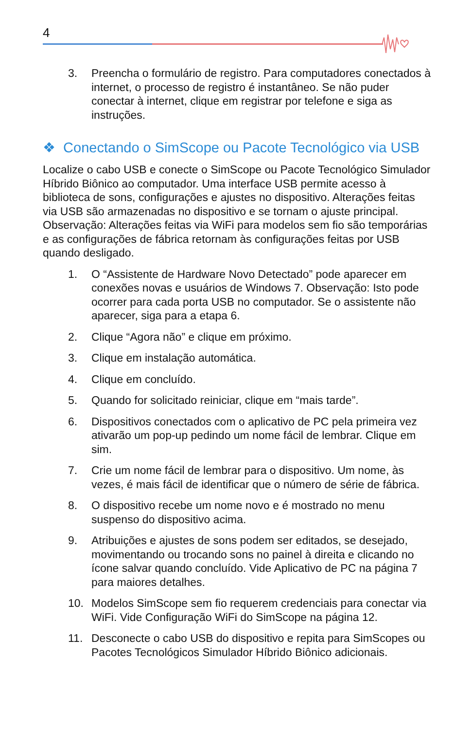4
3. Preencha o formulário de registro. Para computadores conectados à internet, o processo de registro é instantâneo. Se não puder conectar à internet, clique em registrar por telefone e siga as instruções.
❖ Conectando o SimScope ou Pacote Tecnológico via USB
Localize o cabo USB e conecte o SimScope ou Pacote Tecnológico Simulador Híbrido Biônico ao computador. Uma interface USB permite acesso à biblioteca de sons, configurações e ajustes no dispositivo. Alterações feitas via USB são armazenadas no dispositivo e se tornam o ajuste principal. Observação: Alterações feitas via WiFi para modelos sem fio são temporárias e as configurações de fábrica retornam às configurações feitas por USB quando desligado.
1. O “Assistente de Hardware Novo Detectado” pode aparecer em conexões novas e usuários de Windows 7. Observação: Isto pode ocorrer para cada porta USB no computador. Se o assistente não aparecer, siga para a etapa 6.
2. Clique “Agora não” e clique em próximo.
3. Clique em instalação automática.
4. Clique em concluído.
5. Quando for solicitado reiniciar, clique em “mais tarde”.
6. Dispositivos conectados com o aplicativo de PC pela primeira vez ativarão um pop-up pedindo um nome fácil de lembrar. Clique em sim.
7. Crie um nome fácil de lembrar para o dispositivo. Um nome, às vezes, é mais fácil de identificar que o número de série de fábrica.
8. O dispositivo recebe um nome novo e é mostrado no menu suspenso do dispositivo acima.
9. Atribuições e ajustes de sons podem ser editados, se desejado, movimentando ou trocando sons no painel à direita e clicando no ícone salvar quando concluído. Vide Aplicativo de PC na página 7 para maiores detalhes.
10. Modelos SimScope sem fio requerem credenciais para conectar via WiFi. Vide Configuração WiFi do SimScope na página 12.
11. Desconecte o cabo USB do dispositivo e repita para SimScopes ou Pacotes Tecnológicos Simulador Híbrido Biônico adicionais.